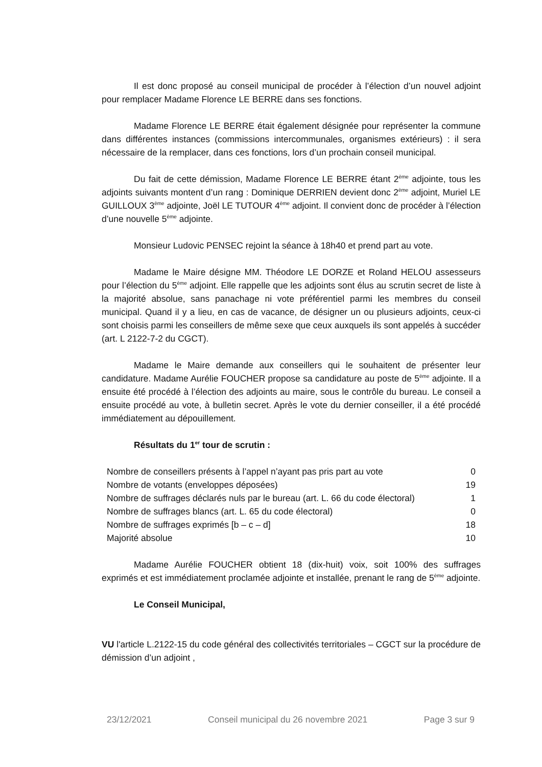Il est donc proposé au conseil municipal de procéder à l’élection d’un nouvel adjoint pour remplacer Madame Florence LE BERRE dans ses fonctions.
Madame Florence LE BERRE était également désignée pour représenter la commune dans différentes instances (commissions intercommunales, organismes extérieurs) : il sera nécessaire de la remplacer, dans ces fonctions, lors d’un prochain conseil municipal.
Du fait de cette démission, Madame Florence LE BERRE étant 2<sup>ème</sup> adjointe, tous les adjoints suivants montent d’un rang : Dominique DERRIEN devient donc 2<sup>ème</sup> adjoint, Muriel LE GUILLOUX 3<sup>ème</sup> adjointe, Joël LE TUTOUR 4<sup>ème</sup> adjoint. Il convient donc de procéder à l’élection d’une nouvelle 5<sup>ème</sup> adjointe.
Monsieur Ludovic PENSEC rejoint la séance à 18h40 et prend part au vote.
Madame le Maire désigne MM. Théodore LE DORZE et Roland HELOU assesseurs pour l’élection du 5<sup>ème</sup> adjoint. Elle rappelle que les adjoints sont élus au scrutin secret de liste à la majorité absolue, sans panachage ni vote préférentiel parmi les membres du conseil municipal. Quand il y a lieu, en cas de vacance, de désigner un ou plusieurs adjoints, ceux-ci sont choisis parmi les conseillers de même sexe que ceux auxquels ils sont appelés à succéder (art. L 2122-7-2 du CGCT).
Madame le Maire demande aux conseillers qui le souhaitent de présenter leur candidature. Madame Aurélie FOUCHER propose sa candidature au poste de 5<sup>ème</sup> adjointe. Il a ensuite été procédé à l’élection des adjoints au maire, sous le contrôle du bureau. Le conseil a ensuite procédé au vote, à bulletin secret. Après le vote du dernier conseiller, il a été procédé immédiatement au dépouillement.
Résultats du 1<sup>er</sup> tour de scrutin :
| Nombre de conseillers présents à l’appel n’ayant pas pris part au vote | 0 |
| Nombre de votants (enveloppes déposées) | 19 |
| Nombre de suffrages déclarés nuls par le bureau (art. L. 66 du code électoral) | 1 |
| Nombre de suffrages blancs (art. L. 65 du code électoral) | 0 |
| Nombre de suffrages exprimés [b – c – d] | 18 |
| Majorité absolue | 10 |
Madame Aurélie FOUCHER obtient 18 (dix-huit) voix, soit 100% des suffrages exprimés et est immédiatement proclamée adjointe et installée, prenant le rang de 5<sup>ème</sup> adjointe.
Le Conseil Municipal,
VU l'article L.2122-15 du code général des collectivités territoriales – CGCT sur la procédure de démission d’un adjoint ,
23/12/2021 Conseil municipal du 26 novembre 2021 Page 3 sur 9